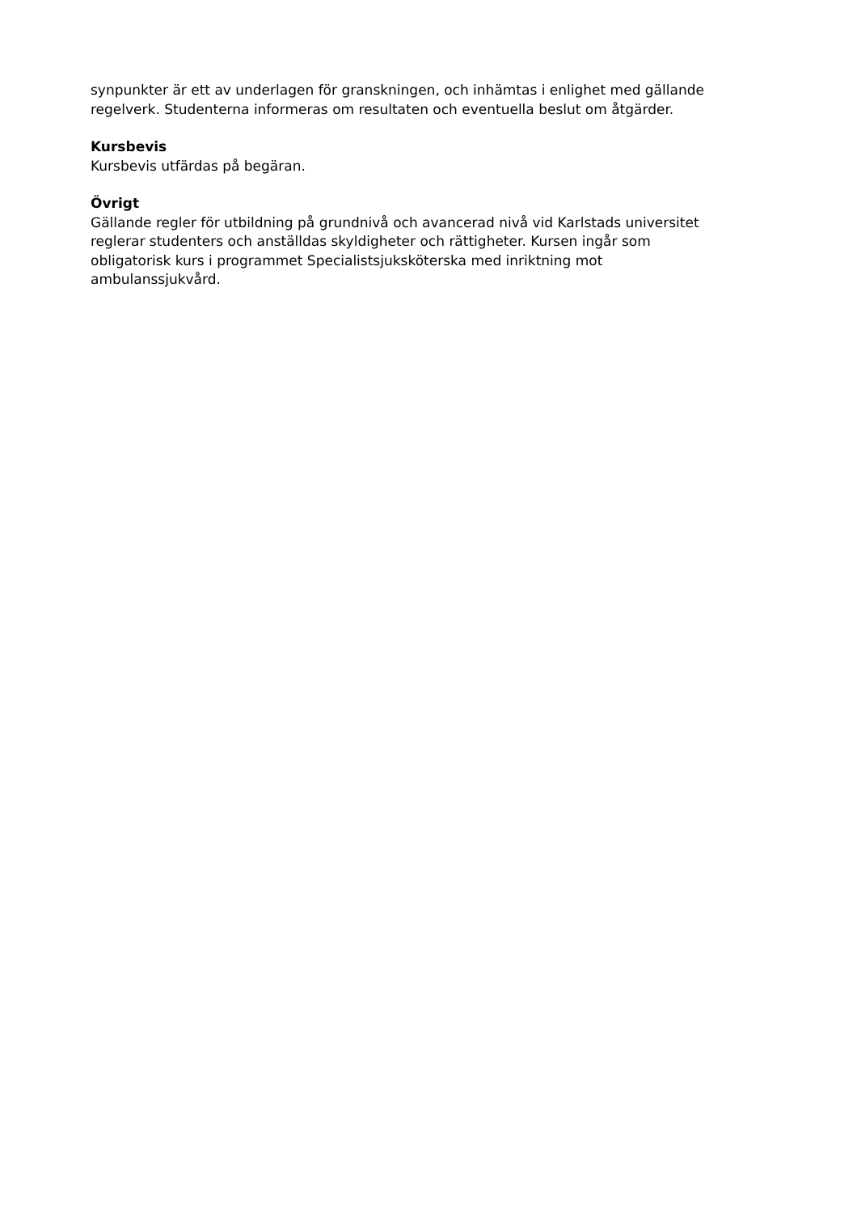synpunkter är ett av underlagen för granskningen, och inhämtas i enlighet med gällande
regelverk. Studenterna informeras om resultaten och eventuella beslut om åtgärder.
Kursbevis
Kursbevis utfärdas på begäran.
Övrigt
Gällande regler för utbildning på grundnivå och avancerad nivå vid Karlstads universitet
reglerar studenters och anställdas skyldigheter och rättigheter. Kursen ingår som
obligatorisk kurs i programmet Specialistsjuksköterska med inriktning mot
ambulanssjukvård.